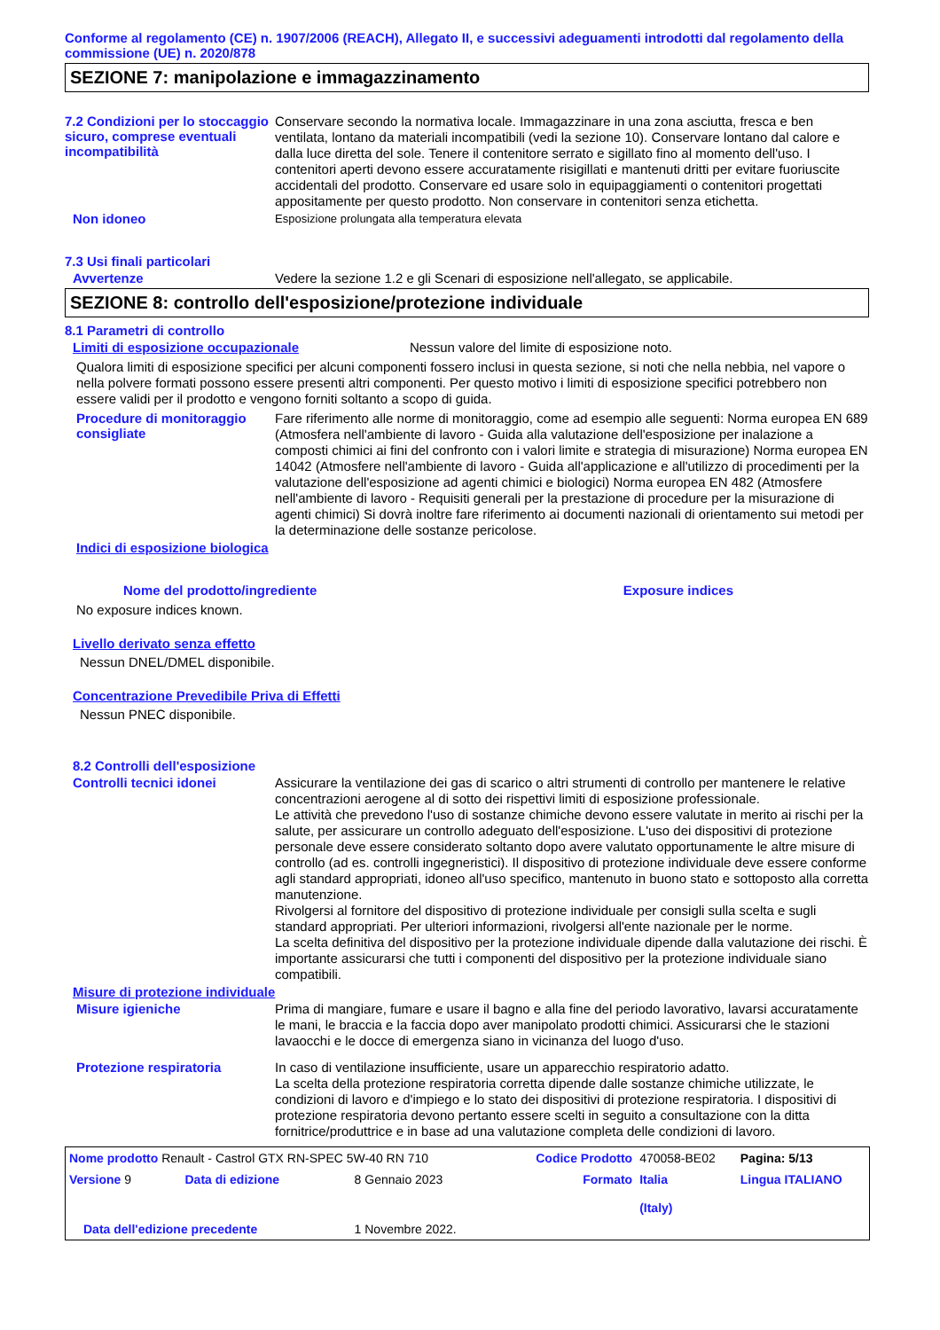Conforme al regolamento (CE) n. 1907/2006 (REACH), Allegato II, e successivi adeguamenti introdotti dal regolamento della commissione (UE) n. 2020/878
SEZIONE 7: manipolazione e immagazzinamento
7.2 Condizioni per lo stoccaggio sicuro, comprese eventuali incompatibilità
Conservare secondo la normativa locale. Immagazzinare in una zona asciutta, fresca e ben ventilata, lontano da materiali incompatibili (vedi la sezione 10). Conservare lontano dal calore e dalla luce diretta del sole. Tenere il contenitore serrato e sigillato fino al momento dell'uso. I contenitori aperti devono essere accuratamente risigillati e mantenuti dritti per evitare fuoriuscite accidentali del prodotto. Conservare ed usare solo in equipaggiamenti o contenitori progettati appositamente per questo prodotto. Non conservare in contenitori senza etichetta.
Non idoneo
Esposizione prolungata alla temperatura elevata
7.3 Usi finali particolari
Avvertenze
Vedere la sezione 1.2 e gli Scenari di esposizione nell'allegato, se applicabile.
SEZIONE 8: controllo dell'esposizione/protezione individuale
8.1 Parametri di controllo
Limiti di esposizione occupazionale
Nessun valore del limite di esposizione noto.
Qualora limiti di esposizione specifici per alcuni componenti fossero inclusi in questa sezione, si noti che nella nebbia, nel vapore o nella polvere formati possono essere presenti altri componenti. Per questo motivo i limiti di esposizione specifici potrebbero non essere validi per il prodotto e vengono forniti soltanto a scopo di guida.
Procedure di monitoraggio consigliate
Fare riferimento alle norme di monitoraggio, come ad esempio alle seguenti: Norma europea EN 689 (Atmosfera nell'ambiente di lavoro - Guida alla valutazione dell'esposizione per inalazione a composti chimici ai fini del confronto con i valori limite e strategia di misurazione) Norma europea EN 14042 (Atmosfere nell'ambiente di lavoro - Guida all'applicazione e all'utilizzo di procedimenti per la valutazione dell'esposizione ad agenti chimici e biologici) Norma europea EN 482 (Atmosfere nell'ambiente di lavoro - Requisiti generali per la prestazione di procedure per la misurazione di agenti chimici) Si dovrà inoltre fare riferimento ai documenti nazionali di orientamento sui metodi per la determinazione delle sostanze pericolose.
Indici di esposizione biologica
| Nome del prodotto/ingrediente | Exposure indices |
| --- | --- |
No exposure indices known.
Livello derivato senza effetto
Nessun DNEL/DMEL disponibile.
Concentrazione Prevedibile Priva di Effetti
Nessun PNEC disponibile.
8.2 Controlli dell'esposizione
Controlli tecnici idonei
Assicurare la ventilazione dei gas di scarico o altri strumenti di controllo per mantenere le relative concentrazioni aerogene al di sotto dei rispettivi limiti di esposizione professionale.
Le attività che prevedono l'uso di sostanze chimiche devono essere valutate in merito ai rischi per la salute, per assicurare un controllo adeguato dell'esposizione. L'uso dei dispositivi di protezione personale deve essere considerato soltanto dopo avere valutato opportunamente le altre misure di controllo (ad es. controlli ingegneristici). Il dispositivo di protezione individuale deve essere conforme agli standard appropriati, idoneo all'uso specifico, mantenuto in buono stato e sottoposto alla corretta manutenzione.
Rivolgersi al fornitore del dispositivo di protezione individuale per consigli sulla scelta e sugli standard appropriati. Per ulteriori informazioni, rivolgersi all'ente nazionale per le norme.
La scelta definitiva del dispositivo per la protezione individuale dipende dalla valutazione dei rischi. È importante assicurarsi che tutti i componenti del dispositivo per la protezione individuale siano compatibili.
Misure di protezione individuale
Misure igieniche
Prima di mangiare, fumare e usare il bagno e alla fine del periodo lavorativo, lavarsi accuratamente le mani, le braccia e la faccia dopo aver manipolato prodotti chimici. Assicurarsi che le stazioni lavaocchi e le docce di emergenza siano in vicinanza del luogo d'uso.
Protezione respiratoria
In caso di ventilazione insufficiente, usare un apparecchio respiratorio adatto.
La scelta della protezione respiratoria corretta dipende dalle sostanze chimiche utilizzate, le condizioni di lavoro e d'impiego e lo stato dei dispositivi di protezione respiratoria. I dispositivi di protezione respiratoria devono pertanto essere scelti in seguito a consultazione con la ditta fornitrice/produttrice e in base ad una valutazione completa delle condizioni di lavoro.
| Nome prodotto Renault - Castrol GTX RN-SPEC 5W-40 RN 710 | | | Codice Prodotto | 470058-BE02 | Pagina: 5/13 |
| Versione 9 | Data di edizione | 8 Gennaio 2023 | Formato | Italia (Italy) | Lingua ITALIANO |
| Data dell'edizione precedente | | 1 Novembre 2022. | | | |